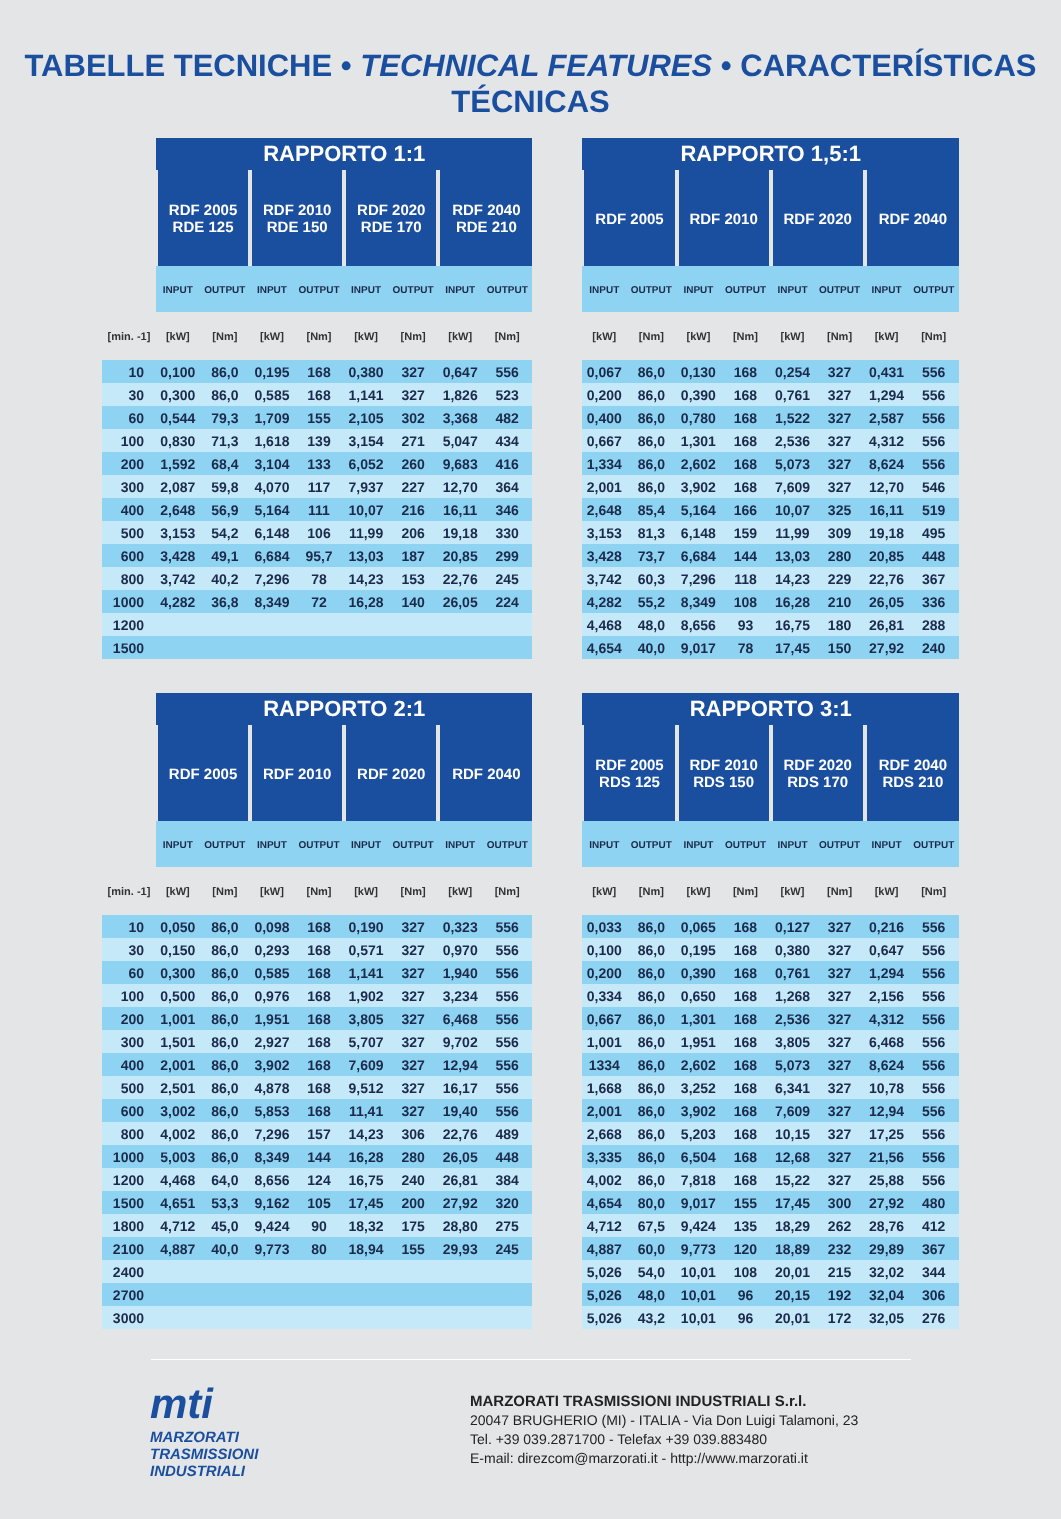TABELLE TECNICHE • TECHNICAL FEATURES • CARACTERÍSTICAS TÉCNICAS
| | RAPPORTO 1:1 | | | | | | | | | RAPPORTO 1,5:1 | | | | | | | |
| --- | --- | --- | --- | --- | --- | --- | --- | --- | --- | --- | --- | --- | --- | --- | --- | --- | --- |
| | RDF 2005 RDE 125 | | RDF 2010 RDE 150 | | RDF 2020 RDE 170 | | RDF 2040 RDE 210 | | | RDF 2005 | | RDF 2010 | | RDF 2020 | | RDF 2040 | |
| | INPUT | OUTPUT | INPUT | OUTPUT | INPUT | OUTPUT | INPUT | OUTPUT | | INPUT | OUTPUT | INPUT | OUTPUT | INPUT | OUTPUT | INPUT | OUTPUT |
| [min. -1] | [kW] | [Nm] | [kW] | [Nm] | [kW] | [Nm] | [kW] | [Nm] | | [kW] | [Nm] | [kW] | [Nm] | [kW] | [Nm] | [kW] | [Nm] |
| 10 | 0,100 | 86,0 | 0,195 | 168 | 0,380 | 327 | 0,647 | 556 | | 0,067 | 86,0 | 0,130 | 168 | 0,254 | 327 | 0,431 | 556 |
| 30 | 0,300 | 86,0 | 0,585 | 168 | 1,141 | 327 | 1,826 | 523 | | 0,200 | 86,0 | 0,390 | 168 | 0,761 | 327 | 1,294 | 556 |
| 60 | 0,544 | 79,3 | 1,709 | 155 | 2,105 | 302 | 3,368 | 482 | | 0,400 | 86,0 | 0,780 | 168 | 1,522 | 327 | 2,587 | 556 |
| 100 | 0,830 | 71,3 | 1,618 | 139 | 3,154 | 271 | 5,047 | 434 | | 0,667 | 86,0 | 1,301 | 168 | 2,536 | 327 | 4,312 | 556 |
| 200 | 1,592 | 68,4 | 3,104 | 133 | 6,052 | 260 | 9,683 | 416 | | 1,334 | 86,0 | 2,602 | 168 | 5,073 | 327 | 8,624 | 556 |
| 300 | 2,087 | 59,8 | 4,070 | 117 | 7,937 | 227 | 12,70 | 364 | | 2,001 | 86,0 | 3,902 | 168 | 7,609 | 327 | 12,70 | 546 |
| 400 | 2,648 | 56,9 | 5,164 | 111 | 10,07 | 216 | 16,11 | 346 | | 2,648 | 85,4 | 5,164 | 166 | 10,07 | 325 | 16,11 | 519 |
| 500 | 3,153 | 54,2 | 6,148 | 106 | 11,99 | 206 | 19,18 | 330 | | 3,153 | 81,3 | 6,148 | 159 | 11,99 | 309 | 19,18 | 495 |
| 600 | 3,428 | 49,1 | 6,684 | 95,7 | 13,03 | 187 | 20,85 | 299 | | 3,428 | 73,7 | 6,684 | 144 | 13,03 | 280 | 20,85 | 448 |
| 800 | 3,742 | 40,2 | 7,296 | 78 | 14,23 | 153 | 22,76 | 245 | | 3,742 | 60,3 | 7,296 | 118 | 14,23 | 229 | 22,76 | 367 |
| 1000 | 4,282 | 36,8 | 8,349 | 72 | 16,28 | 140 | 26,05 | 224 | | 4,282 | 55,2 | 8,349 | 108 | 16,28 | 210 | 26,05 | 336 |
| 1200 | | | | | | | | | | 4,468 | 48,0 | 8,656 | 93 | 16,75 | 180 | 26,81 | 288 |
| 1500 | | | | | | | | | | 4,654 | 40,0 | 9,017 | 78 | 17,45 | 150 | 27,92 | 240 |
| | RAPPORTO 2:1 | | | | | | | | | RAPPORTO 3:1 | | | | | | | |
| --- | --- | --- | --- | --- | --- | --- | --- | --- | --- | --- | --- | --- | --- | --- | --- | --- | --- |
| | RDF 2005 | | RDF 2010 | | RDF 2020 | | RDF 2040 | | | RDF 2005 RDS 125 | | RDF 2010 RDS 150 | | RDF 2020 RDS 170 | | RDF 2040 RDS 210 | |
| | INPUT | OUTPUT | INPUT | OUTPUT | INPUT | OUTPUT | INPUT | OUTPUT | | INPUT | OUTPUT | INPUT | OUTPUT | INPUT | OUTPUT | INPUT | OUTPUT |
| [min. -1] | [kW] | [Nm] | [kW] | [Nm] | [kW] | [Nm] | [kW] | [Nm] | | [kW] | [Nm] | [kW] | [Nm] | [kW] | [Nm] | [kW] | [Nm] |
| 10 | 0,050 | 86,0 | 0,098 | 168 | 0,190 | 327 | 0,323 | 556 | | 0,033 | 86,0 | 0,065 | 168 | 0,127 | 327 | 0,216 | 556 |
| 30 | 0,150 | 86,0 | 0,293 | 168 | 0,571 | 327 | 0,970 | 556 | | 0,100 | 86,0 | 0,195 | 168 | 0,380 | 327 | 0,647 | 556 |
| 60 | 0,300 | 86,0 | 0,585 | 168 | 1,141 | 327 | 1,940 | 556 | | 0,200 | 86,0 | 0,390 | 168 | 0,761 | 327 | 1,294 | 556 |
| 100 | 0,500 | 86,0 | 0,976 | 168 | 1,902 | 327 | 3,234 | 556 | | 0,334 | 86,0 | 0,650 | 168 | 1,268 | 327 | 2,156 | 556 |
| 200 | 1,001 | 86,0 | 1,951 | 168 | 3,805 | 327 | 6,468 | 556 | | 0,667 | 86,0 | 1,301 | 168 | 2,536 | 327 | 4,312 | 556 |
| 300 | 1,501 | 86,0 | 2,927 | 168 | 5,707 | 327 | 9,702 | 556 | | 1,001 | 86,0 | 1,951 | 168 | 3,805 | 327 | 6,468 | 556 |
| 400 | 2,001 | 86,0 | 3,902 | 168 | 7,609 | 327 | 12,94 | 556 | | 1334 | 86,0 | 2,602 | 168 | 5,073 | 327 | 8,624 | 556 |
| 500 | 2,501 | 86,0 | 4,878 | 168 | 9,512 | 327 | 16,17 | 556 | | 1,668 | 86,0 | 3,252 | 168 | 6,341 | 327 | 10,78 | 556 |
| 600 | 3,002 | 86,0 | 5,853 | 168 | 11,41 | 327 | 19,40 | 556 | | 2,001 | 86,0 | 3,902 | 168 | 7,609 | 327 | 12,94 | 556 |
| 800 | 4,002 | 86,0 | 7,296 | 157 | 14,23 | 306 | 22,76 | 489 | | 2,668 | 86,0 | 5,203 | 168 | 10,15 | 327 | 17,25 | 556 |
| 1000 | 5,003 | 86,0 | 8,349 | 144 | 16,28 | 280 | 26,05 | 448 | | 3,335 | 86,0 | 6,504 | 168 | 12,68 | 327 | 21,56 | 556 |
| 1200 | 4,468 | 64,0 | 8,656 | 124 | 16,75 | 240 | 26,81 | 384 | | 4,002 | 86,0 | 7,818 | 168 | 15,22 | 327 | 25,88 | 556 |
| 1500 | 4,651 | 53,3 | 9,162 | 105 | 17,45 | 200 | 27,92 | 320 | | 4,654 | 80,0 | 9,017 | 155 | 17,45 | 300 | 27,92 | 480 |
| 1800 | 4,712 | 45,0 | 9,424 | 90 | 18,32 | 175 | 28,80 | 275 | | 4,712 | 67,5 | 9,424 | 135 | 18,29 | 262 | 28,76 | 412 |
| 2100 | 4,887 | 40,0 | 9,773 | 80 | 18,94 | 155 | 29,93 | 245 | | 4,887 | 60,0 | 9,773 | 120 | 18,89 | 232 | 29,89 | 367 |
| 2400 | | | | | | | | | | 5,026 | 54,0 | 10,01 | 108 | 20,01 | 215 | 32,02 | 344 |
| 2700 | | | | | | | | | | 5,026 | 48,0 | 10,01 | 96 | 20,15 | 192 | 32,04 | 306 |
| 3000 | | | | | | | | | | 5,026 | 43,2 | 10,01 | 96 | 20,01 | 172 | 32,05 | 276 |
mti
MARZORATI
TRASMISSIONI
INDUSTRIALI
MARZORATI TRASMISSIONI INDUSTRIALI S.r.l.
20047 BRUGHERIO (MI) - ITALIA - Via Don Luigi Talamoni, 23
Tel. +39 039.2871700 - Telefax +39 039.883480
E-mail: direzcom@marzorati.it - http://www.marzorati.it